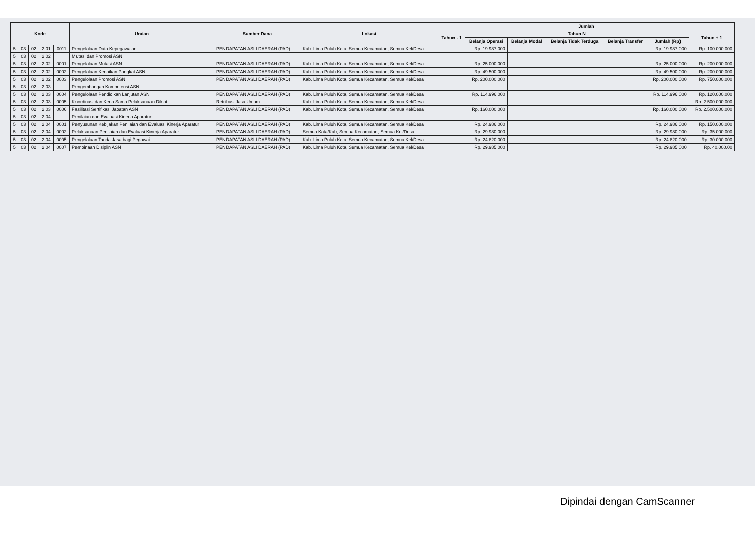| Kode | | | | | Uraian | Sumber Dana | Lokasi | Jumlah | | | | | | |
| --- | --- | --- | --- | --- | --- | --- | --- | --- | --- | --- | --- | --- | --- | --- |
| | | | | | | | | Tahun - 1 | Tahun N | | | | | Tahun + 1 |
| | | | | | | | | | Belanja Operasi | Belanja Modal | Belanja Tidak Terduga | Belanja Transfer | Jumlah (Rp) | |
| 5 | 03 | 02 | 2.01 | 0011 | Pengelolaan Data Kepegawaian | PENDAPATAN ASLI DAERAH (PAD) | Kab. Lima Puluh Kota, Semua Kecamatan, Semua Kel/Desa | | Rp. 19.987.000 | | | | Rp. 19.987.000 | Rp. 100.000.000 |
| 5 | 03 | 02 | 2.02 | | Mutasi dan Promosi ASN | | | | | | | | | |
| 5 | 03 | 02 | 2.02 | 0001 | Pengelolaan Mutasi ASN | PENDAPATAN ASLI DAERAH (PAD) | Kab. Lima Puluh Kota, Semua Kecamatan, Semua Kel/Desa | | Rp. 25.000.000 | | | | Rp. 25.000.000 | Rp. 200.000.000 |
| 5 | 03 | 02 | 2.02 | 0002 | Pengelolaan Kenaikan Pangkat ASN | PENDAPATAN ASLI DAERAH (PAD) | Kab. Lima Puluh Kota, Semua Kecamatan, Semua Kel/Desa | | Rp. 49.500.000 | | | | Rp. 49.500.000 | Rp. 200.000.000 |
| 5 | 03 | 02 | 2.02 | 0003 | Pengelolaan Promosi ASN | PENDAPATAN ASLI DAERAH (PAD) | Kab. Lima Puluh Kota, Semua Kecamatan, Semua Kel/Desa | | Rp. 200.000.000 | | | | Rp. 200.000.000 | Rp. 750.000.000 |
| 5 | 03 | 02 | 2.03 | | Pengembangan Kompetensi ASN | | | | | | | | | |
| 5 | 03 | 02 | 2.03 | 0004 | Pengelolaan Pendidikan Lanjutan ASN | PENDAPATAN ASLI DAERAH (PAD) | Kab. Lima Puluh Kota, Semua Kecamatan, Semua Kel/Desa | | Rp. 114.996.000 | | | | Rp. 114.996.000 | Rp. 120.000.000 |
| 5 | 03 | 02 | 2.03 | 0005 | Koordinasi dan Kerja Sama Pelaksanaan Diklat | Retribusi Jasa Umum | Kab. Lima Puluh Kota, Semua Kecamatan, Semua Kel/Desa | | | | | | | Rp. 2.500.000.000 |
| 5 | 03 | 02 | 2.03 | 0006 | Fasilitasi Sertifikasi Jabatan ASN | PENDAPATAN ASLI DAERAH (PAD) | Kab. Lima Puluh Kota, Semua Kecamatan, Semua Kel/Desa | | Rp. 160.000.000 | | | | Rp. 160.000.000 | Rp. 2.500.000.000 |
| 5 | 03 | 02 | 2.04 | | Penilaian dan Evaluasi Kinerja Aparatur | | | | | | | | | |
| 5 | 03 | 02 | 2.04 | 0001 | Penyusunan Kebijakan Penilaian dan Evaluasi Kinerja Aparatur | PENDAPATAN ASLI DAERAH (PAD) | Kab. Lima Puluh Kota, Semua Kecamatan, Semua Kel/Desa | | Rp. 24.986.000 | | | | Rp. 24.986.000 | Rp. 150.000.000 |
| 5 | 03 | 02 | 2.04 | 0002 | Pelaksanaan Penilaian dan Evaluasi Kinerja Aparatur | PENDAPATAN ASLI DAERAH (PAD) | Semua Kota/Kab, Semua Kecamatan, Semua Kel/Desa | | Rp. 29.980.000 | | | | Rp. 29.980.000 | Rp. 35.000.000 |
| 5 | 03 | 02 | 2.04 | 0005 | Pengelolaan Tanda Jasa bagi Pegawai | PENDAPATAN ASLI DAERAH (PAD) | Kab. Lima Puluh Kota, Semua Kecamatan, Semua Kel/Desa | | Rp. 24.820.000 | | | | Rp. 24.820.000 | Rp. 30.000.000 |
| 5 | 03 | 02 | 2.04 | 0007 | Pembinaan Disiplin ASN | PENDAPATAN ASLI DAERAH (PAD) | Kab. Lima Puluh Kota, Semua Kecamatan, Semua Kel/Desa | | Rp. 29.985.000 | | | | Rp. 29.985.000 | Rp. 40.000.00 |
Dipindai dengan CamScanner